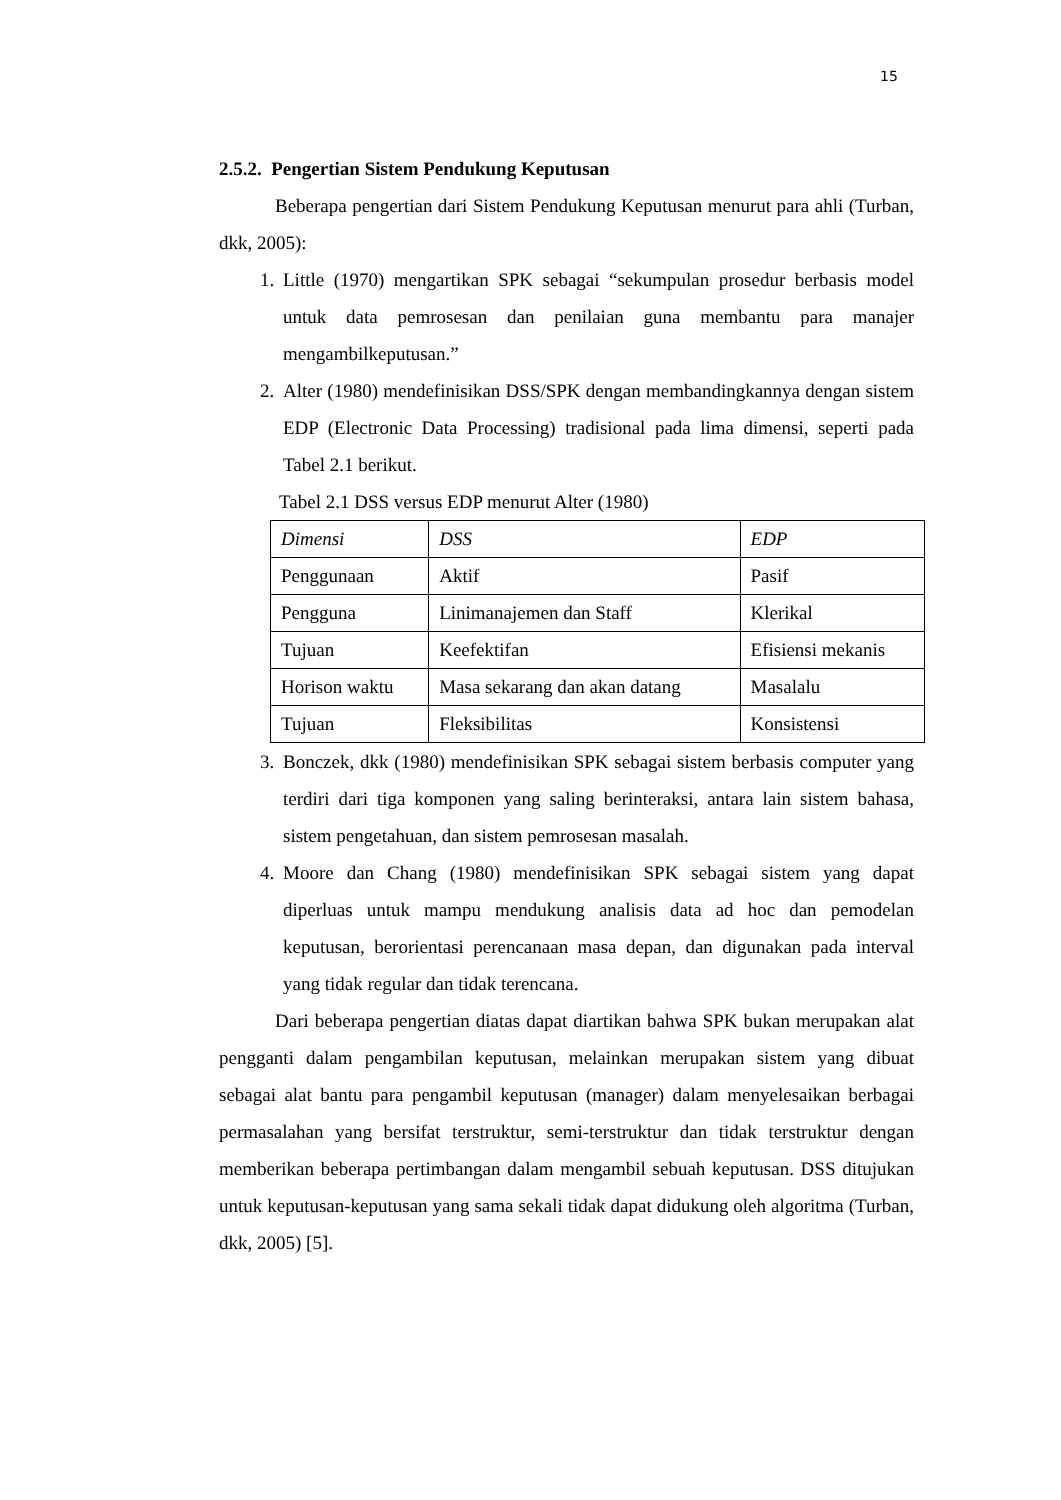15
2.5.2. Pengertian Sistem Pendukung Keputusan
Beberapa pengertian dari Sistem Pendukung Keputusan menurut para ahli (Turban, dkk, 2005):
1. Little (1970) mengartikan SPK sebagai “sekumpulan prosedur berbasis model untuk data pemrosesan dan penilaian guna membantu para manajer mengambilkeputusan.”
2. Alter (1980) mendefinisikan DSS/SPK dengan membandingkannya dengan sistem EDP (Electronic Data Processing) tradisional pada lima dimensi, seperti pada Tabel 2.1 berikut.
Tabel 2.1 DSS versus EDP menurut Alter (1980)
| Dimensi | DSS | EDP |
| Penggunaan | Aktif | Pasif |
| Pengguna | Linimanajemen dan Staff | Klerikal |
| Tujuan | Keefektifan | Efisiensi mekanis |
| Horison waktu | Masa sekarang dan akan datang | Masalalu |
| Tujuan | Fleksibilitas | Konsistensi |
3. Bonczek, dkk (1980) mendefinisikan SPK sebagai sistem berbasis computer yang terdiri dari tiga komponen yang saling berinteraksi, antara lain sistem bahasa, sistem pengetahuan, dan sistem pemrosesan masalah.
4. Moore dan Chang (1980) mendefinisikan SPK sebagai sistem yang dapat diperluas untuk mampu mendukung analisis data ad hoc dan pemodelan keputusan, berorientasi perencanaan masa depan, dan digunakan pada interval yang tidak regular dan tidak terencana.
Dari beberapa pengertian diatas dapat diartikan bahwa SPK bukan merupakan alat pengganti dalam pengambilan keputusan, melainkan merupakan sistem yang dibuat sebagai alat bantu para pengambil keputusan (manager) dalam menyelesaikan berbagai permasalahan yang bersifat terstruktur, semi-terstruktur dan tidak terstruktur dengan memberikan beberapa pertimbangan dalam mengambil sebuah keputusan. DSS ditujukan untuk keputusan-keputusan yang sama sekali tidak dapat didukung oleh algoritma (Turban, dkk, 2005) [5].